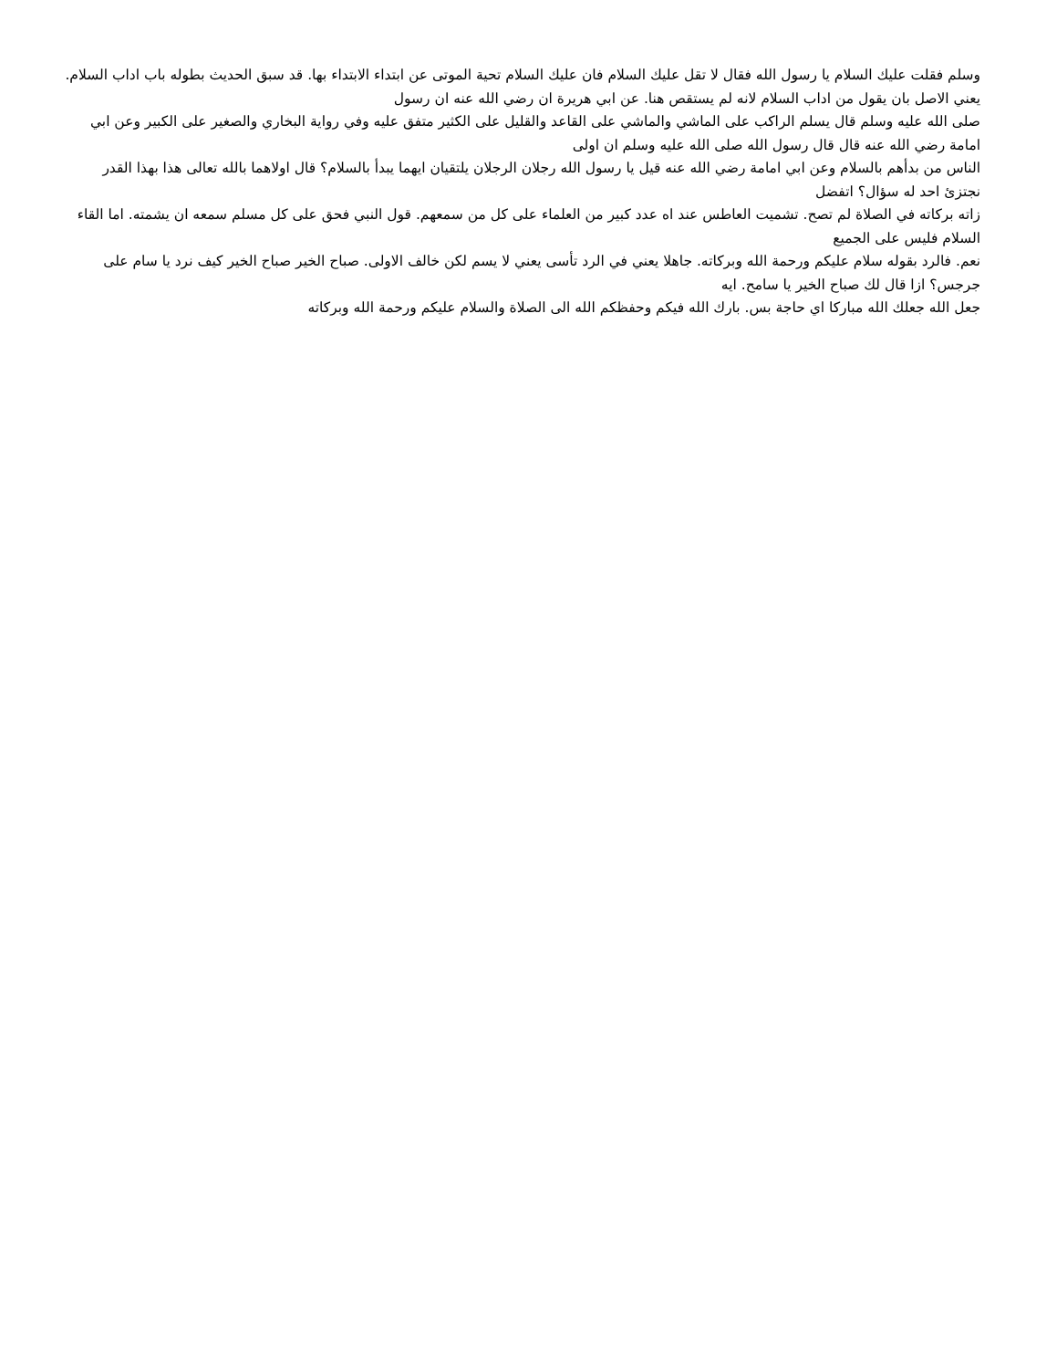وسلم فقلت عليك السلام يا رسول الله فقال لا تقل عليك السلام فان عليك السلام تحية الموتى عن ابتداء الابتداء بها. قد سبق الحديث بطوله باب اداب السلام. يعني الاصل بان يقول من اداب السلام لانه لم يستقص هنا. عن ابي هريرة ان رضي الله عنه ان رسول
صلى الله عليه وسلم قال يسلم الراكب على الماشي والماشي على القاعد والقليل على الكثير متفق عليه وفي رواية البخاري والصغير على الكبير وعن ابي امامة رضي الله عنه قال قال رسول الله صلى الله عليه وسلم ان اولى
الناس من بدأهم بالسلام وعن ابي امامة رضي الله عنه قيل يا رسول الله رجلان الرجلان يلتقيان ايهما يبدأ بالسلام؟ قال اولاهما بالله تعالى هذا بهذا القدر نجتزئ احد له سؤال؟ اتفضل
زاته بركاته في الصلاة لم تصح. تشميت العاطس عند اه عدد كبير من العلماء على كل من سمعهم. قول النبي فحق على كل مسلم سمعه ان يشمته. اما القاء السلام فليس على الجميع
نعم. فالرد بقوله سلام عليكم ورحمة الله وبركاته. جاهلا يعني في الرد تأسى يعني لا يسم لكن خالف الاولى. صباح الخير صباح الخير كيف نرد يا سام على جرجس؟ ازا قال لك صباح الخير يا سامح. ايه
جعل الله جعلك الله مباركا اي حاجة بس. بارك الله فيكم وحفظكم الله الى الصلاة والسلام عليكم ورحمة الله وبركاته